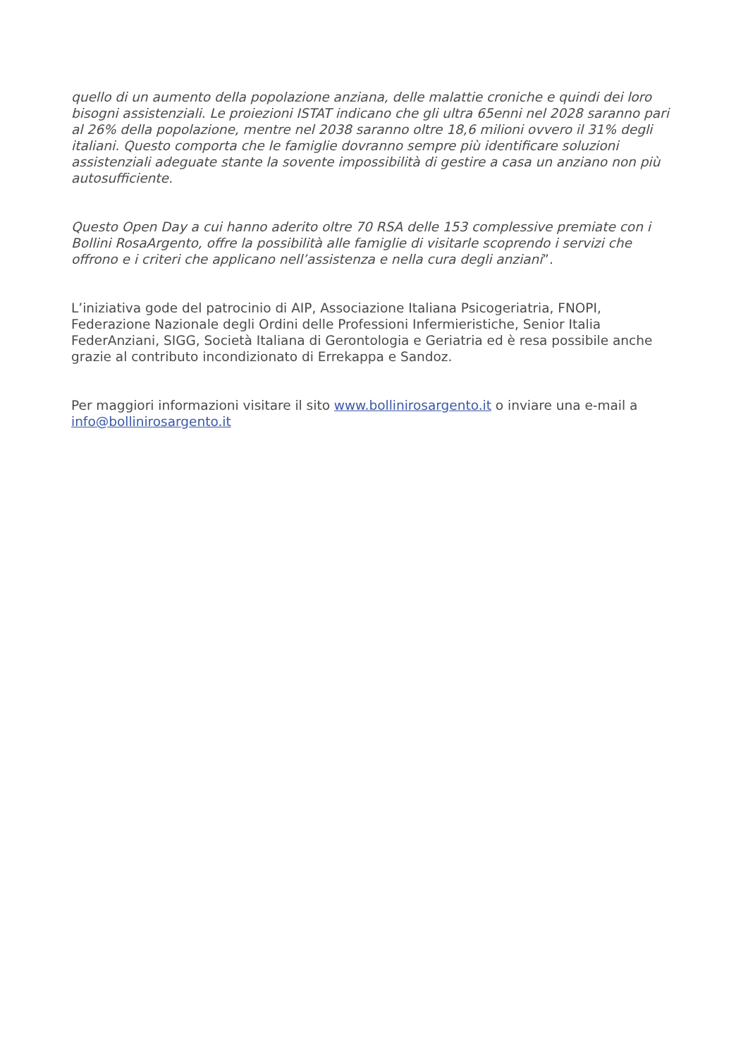quello di un aumento della popolazione anziana, delle malattie croniche e quindi dei loro bisogni assistenziali. Le proiezioni ISTAT indicano che gli ultra 65enni nel 2028 saranno pari al 26% della popolazione, mentre nel 2038 saranno oltre 18,6 milioni ovvero il 31% degli italiani. Questo comporta che le famiglie dovranno sempre più identificare soluzioni assistenziali adeguate stante la sovente impossibilità di gestire a casa un anziano non più autosufficiente.
Questo Open Day a cui hanno aderito oltre 70 RSA delle 153 complessive premiate con i Bollini RosaArgento, offre la possibilità alle famiglie di visitarle scoprendo i servizi che offrono e i criteri che applicano nell’assistenza e nella cura degli anziani”.
L’iniziativa gode del patrocinio di AIP, Associazione Italiana Psicogeriatria, FNOPI, Federazione Nazionale degli Ordini delle Professioni Infermieristiche, Senior Italia FederAnziani, SIGG, Società Italiana di Gerontologia e Geriatria ed è resa possibile anche grazie al contributo incondizionato di Errekappa e Sandoz.
Per maggiori informazioni visitare il sito www.bollinirosargento.it o inviare una e-mail a info@bollinirosargento.it